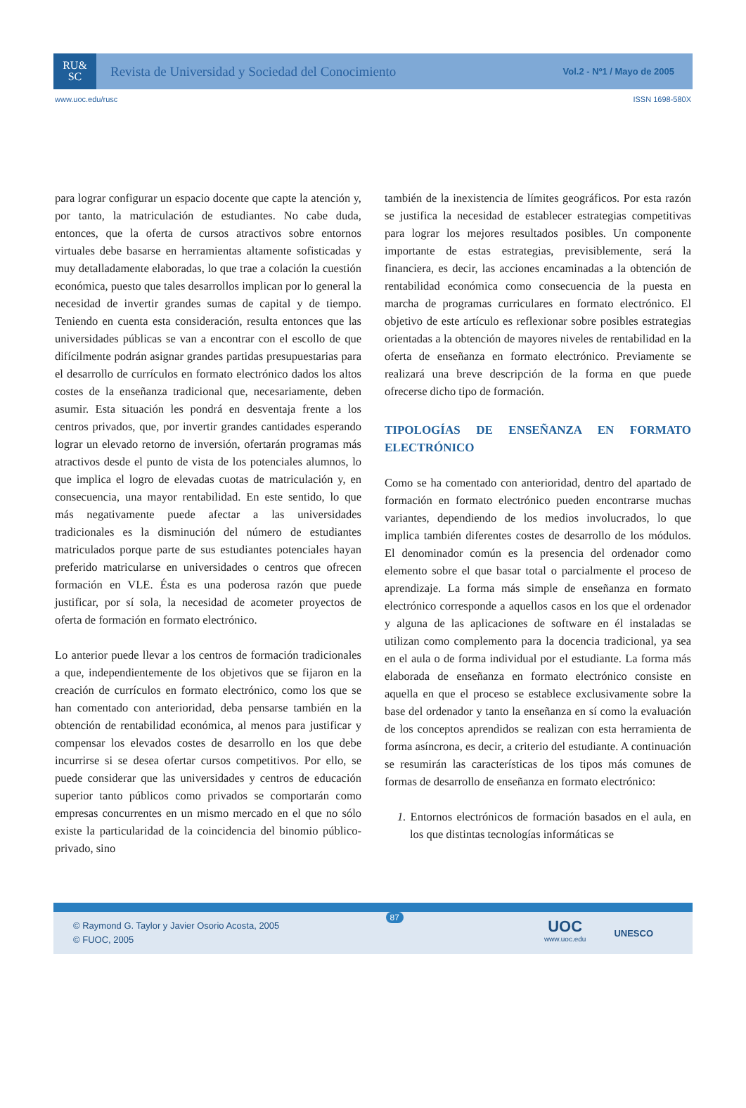RU&
SC
Revista de Universidad y Sociedad del Conocimiento
Vol.2 - Nº1 / Mayo de 2005
www.uoc.edu/rusc ISSN 1698-580X
para lograr configurar un espacio docente que capte la atención y, por tanto, la matriculación de estudiantes. No cabe duda, entonces, que la oferta de cursos atractivos sobre entornos virtuales debe basarse en herramientas altamente sofisticadas y muy detalladamente elaboradas, lo que trae a colación la cuestión económica, puesto que tales desarrollos implican por lo general la necesidad de invertir grandes sumas de capital y de tiempo. Teniendo en cuenta esta consideración, resulta entonces que las universidades públicas se van a encontrar con el escollo de que difícilmente podrán asignar grandes partidas presupuestarias para el desarrollo de currículos en formato electrónico dados los altos costes de la enseñanza tradicional que, necesariamente, deben asumir. Esta situación les pondrá en desventaja frente a los centros privados, que, por invertir grandes cantidades esperando lograr un elevado retorno de inversión, ofertarán programas más atractivos desde el punto de vista de los potenciales alumnos, lo que implica el logro de elevadas cuotas de matriculación y, en consecuencia, una mayor rentabilidad. En este sentido, lo que más negativamente puede afectar a las universidades tradicionales es la disminución del número de estudiantes matriculados porque parte de sus estudiantes potenciales hayan preferido matricularse en universidades o centros que ofrecen formación en VLE. Ésta es una poderosa razón que puede justificar, por sí sola, la necesidad de acometer proyectos de oferta de formación en formato electrónico.
Lo anterior puede llevar a los centros de formación tradicionales a que, independientemente de los objetivos que se fijaron en la creación de currículos en formato electrónico, como los que se han comentado con anterioridad, deba pensarse también en la obtención de rentabilidad económica, al menos para justificar y compensar los elevados costes de desarrollo en los que debe incurrirse si se desea ofertar cursos competitivos. Por ello, se puede considerar que las universidades y centros de educación superior tanto públicos como privados se comportarán como empresas concurrentes en un mismo mercado en el que no sólo existe la particularidad de la coincidencia del binomio público-privado, sino
también de la inexistencia de límites geográficos. Por esta razón se justifica la necesidad de establecer estrategias competitivas para lograr los mejores resultados posibles. Un componente importante de estas estrategias, previsiblemente, será la financiera, es decir, las acciones encaminadas a la obtención de rentabilidad económica como consecuencia de la puesta en marcha de programas curriculares en formato electrónico. El objetivo de este artículo es reflexionar sobre posibles estrategias orientadas a la obtención de mayores niveles de rentabilidad en la oferta de enseñanza en formato electrónico. Previamente se realizará una breve descripción de la forma en que puede ofrecerse dicho tipo de formación.
TIPOLOGÍAS DE ENSEÑANZA EN FORMATO ELECTRÓNICO
Como se ha comentado con anterioridad, dentro del apartado de formación en formato electrónico pueden encontrarse muchas variantes, dependiendo de los medios involucrados, lo que implica también diferentes costes de desarrollo de los módulos. El denominador común es la presencia del ordenador como elemento sobre el que basar total o parcialmente el proceso de aprendizaje. La forma más simple de enseñanza en formato electrónico corresponde a aquellos casos en los que el ordenador y alguna de las aplicaciones de software en él instaladas se utilizan como complemento para la docencia tradicional, ya sea en el aula o de forma individual por el estudiante. La forma más elaborada de enseñanza en formato electrónico consiste en aquella en que el proceso se establece exclusivamente sobre la base del ordenador y tanto la enseñanza en sí como la evaluación de los conceptos aprendidos se realizan con esta herramienta de forma asíncrona, es decir, a criterio del estudiante. A continuación se resumirán las características de los tipos más comunes de formas de desarrollo de enseñanza en formato electrónico:
1. Entornos electrónicos de formación basados en el aula, en los que distintas tecnologías informáticas se
© Raymond G. Taylor y Javier Osorio Acosta, 2005
© FUOC, 2005
87
UOC
www.uoc.edu
UNESCO